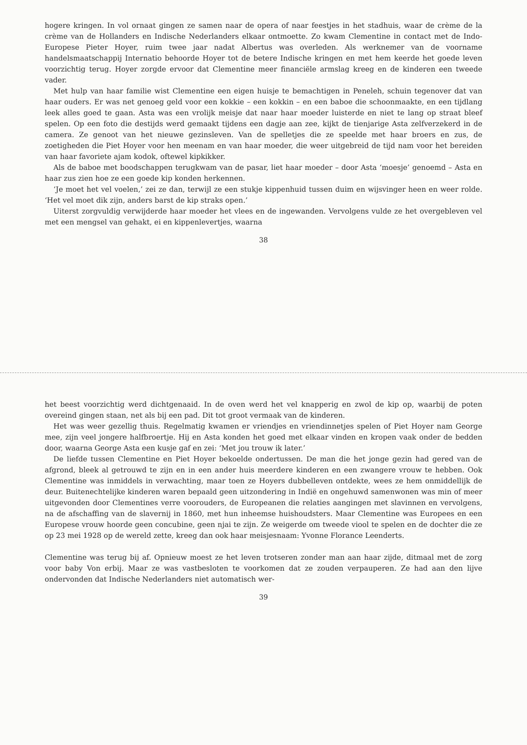hogere kringen. In vol ornaat gingen ze samen naar de opera of naar feestjes in het stadhuis, waar de crème de la crème van de Hollanders en Indische Nederlanders elkaar ontmoette. Zo kwam Clementine in contact met de Indo-Europese Pieter Hoyer, ruim twee jaar nadat Albertus was overleden. Als werknemer van de voorname handelsmaatschappij Internatio behoorde Hoyer tot de betere Indische kringen en met hem keerde het goede leven voorzichtig terug. Hoyer zorgde ervoor dat Clementine meer financiële armslag kreeg en de kinderen een tweede vader.
Met hulp van haar familie wist Clementine een eigen huisje te bemachtigen in Peneleh, schuin tegenover dat van haar ouders. Er was net genoeg geld voor een kokkie – een kokkin – en een baboe die schoonmaakte, en een tijdlang leek alles goed te gaan. Asta was een vrolijk meisje dat naar haar moeder luisterde en niet te lang op straat bleef spelen. Op een foto die destijds werd gemaakt tijdens een dagje aan zee, kijkt de tienjarige Asta zelfverzekerd in de camera. Ze genoot van het nieuwe gezinsleven. Van de spelletjes die ze speelde met haar broers en zus, de zoetigheden die Piet Hoyer voor hen meenam en van haar moeder, die weer uitgebreid de tijd nam voor het bereiden van haar favoriete ajam kodok, oftewel kipkikker.
Als de baboe met boodschappen terugkwam van de pasar, liet haar moeder – door Asta ‘moesje’ genoemd – Asta en haar zus zien hoe ze een goede kip konden herkennen.
‘Je moet het vel voelen,’ zei ze dan, terwijl ze een stukje kippenhuid tussen duim en wijsvinger heen en weer rolde. ‘Het vel moet dik zijn, anders barst de kip straks open.’
Uiterst zorgvuldig verwijderde haar moeder het vlees en de ingewanden. Vervolgens vulde ze het overgebleven vel met een mengsel van gehakt, ei en kippenlevertjes, waarna
38
het beest voorzichtig werd dichtgenaaid. In de oven werd het vel knapperig en zwol de kip op, waarbij de poten overeind gingen staan, net als bij een pad. Dit tot groot vermaak van de kinderen.
Het was weer gezellig thuis. Regelmatig kwamen er vriendjes en vriendinnetjes spelen of Piet Hoyer nam George mee, zijn veel jongere halfbroertje. Hij en Asta konden het goed met elkaar vinden en kropen vaak onder de bedden door, waarna George Asta een kusje gaf en zei: ‘Met jou trouw ik later.’
De liefde tussen Clementine en Piet Hoyer bekoelde ondertussen. De man die het jonge gezin had gered van de afgrond, bleek al getrouwd te zijn en in een ander huis meerdere kinderen en een zwangere vrouw te hebben. Ook Clementine was inmiddels in verwachting, maar toen ze Hoyers dubbelleven ontdekte, wees ze hem onmiddellijk de deur. Buitenechtelijke kinderen waren bepaald geen uitzondering in Indië en ongehuwd samenwonen was min of meer uitgevonden door Clementines verre voorouders, de Europeanen die relaties aangingen met slavinnen en vervolgens, na de afschaffing van de slavernij in 1860, met hun inheemse huishoudsters. Maar Clementine was Europees en een Europese vrouw hoorde geen concubine, geen njai te zijn. Ze weigerde om tweede viool te spelen en de dochter die ze op 23 mei 1928 op de wereld zette, kreeg dan ook haar meisjesnaam: Yvonne Florance Leenderts.
Clementine was terug bij af. Opnieuw moest ze het leven trotseren zonder man aan haar zijde, ditmaal met de zorg voor baby Von erbij. Maar ze was vastbesloten te voorkomen dat ze zouden verpauperen. Ze had aan den lijve ondervonden dat Indische Nederlanders niet automatisch wer-
39